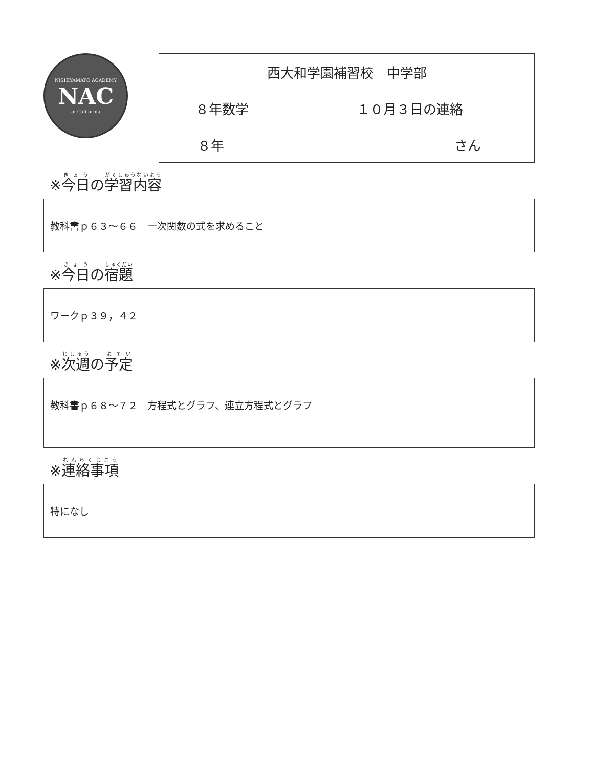NISHIYAMATO ACADEMY
NAC
of California
| 西大和学園補習校 中学部 | |
| ８年数学 | １０月３日の連絡 |
| ８年 さん | |
※今日の学習内容
教科書ｐ６３～６６　一次関数の式を求めること
※今日の宿題
ワークｐ３９，４２
※次週の予定
教科書ｐ６８～７２　方程式とグラフ、連立方程式とグラフ
※連絡事項
特になし